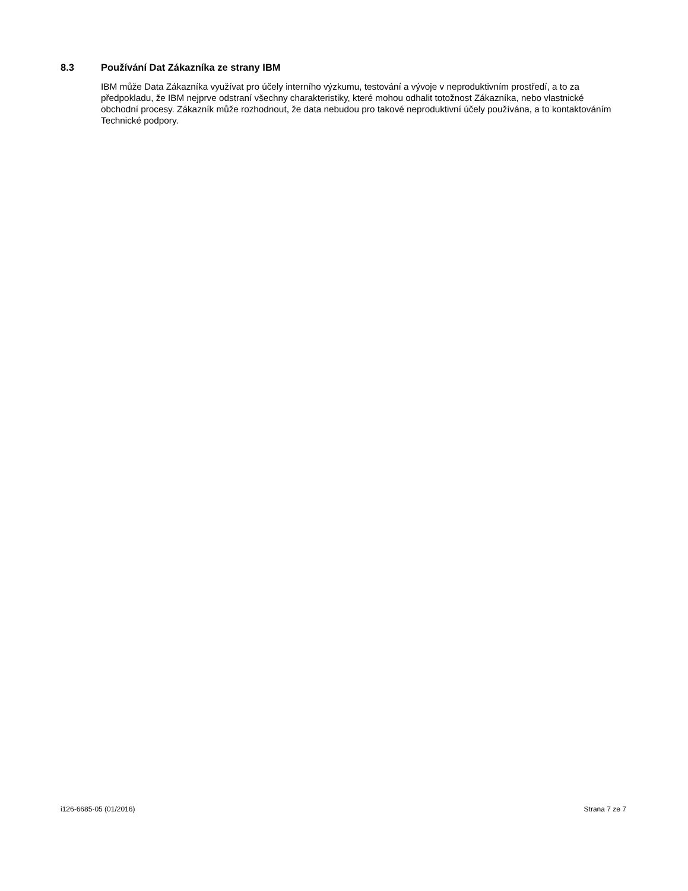8.3 Používání Dat Zákazníka ze strany IBM
IBM může Data Zákazníka využívat pro účely interního výzkumu, testování a vývoje v neproduktivním prostředí, a to za předpokladu, že IBM nejprve odstraní všechny charakteristiky, které mohou odhalit totožnost Zákazníka, nebo vlastnické obchodní procesy. Zákazník může rozhodnout, že data nebudou pro takové neproduktivní účely používána, a to kontaktováním Technické podpory.
i126-6685-05 (01/2016) Strana 7 ze 7